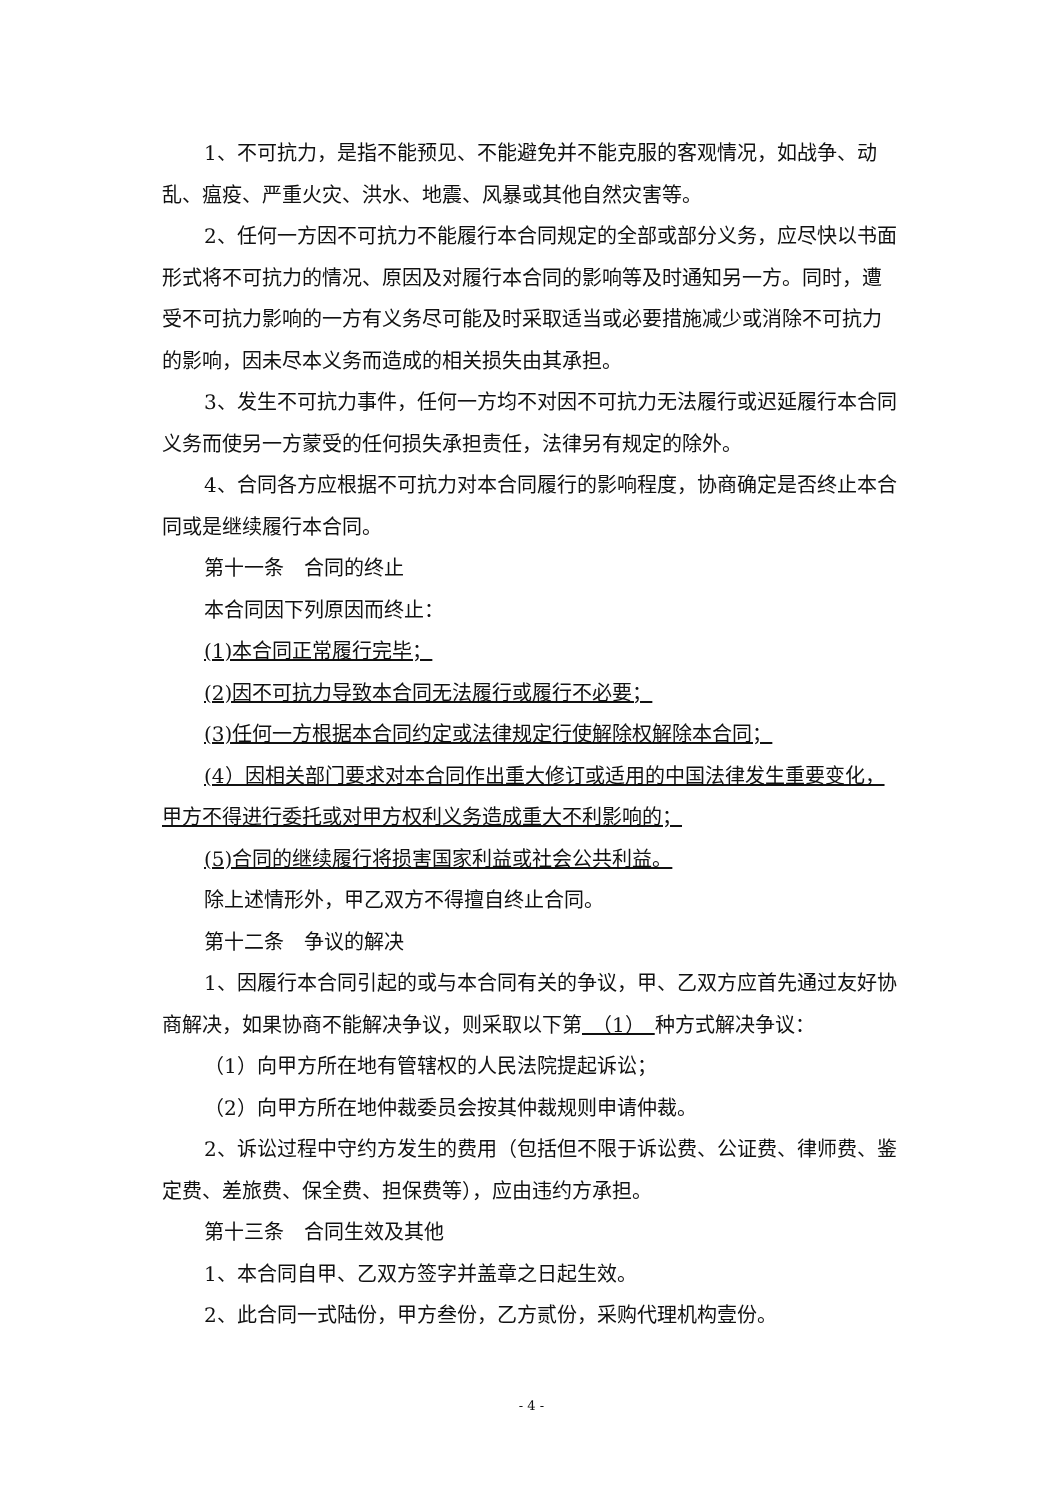1、不可抗力，是指不能预见、不能避免并不能克服的客观情况，如战争、动乱、瘟疫、严重火灾、洪水、地震、风暴或其他自然灾害等。
2、任何一方因不可抗力不能履行本合同规定的全部或部分义务，应尽快以书面形式将不可抗力的情况、原因及对履行本合同的影响等及时通知另一方。同时，遭受不可抗力影响的一方有义务尽可能及时采取适当或必要措施减少或消除不可抗力的影响，因未尽本义务而造成的相关损失由其承担。
3、发生不可抗力事件，任何一方均不对因不可抗力无法履行或迟延履行本合同义务而使另一方蒙受的任何损失承担责任，法律另有规定的除外。
4、合同各方应根据不可抗力对本合同履行的影响程度，协商确定是否终止本合同或是继续履行本合同。
第十一条　合同的终止
本合同因下列原因而终止：
(1)本合同正常履行完毕；
(2)因不可抗力导致本合同无法履行或履行不必要；
(3)任何一方根据本合同约定或法律规定行使解除权解除本合同；
(4）因相关部门要求对本合同作出重大修订或适用的中国法律发生重要变化，甲方不得进行委托或对甲方权利义务造成重大不利影响的；
(5)合同的继续履行将损害国家利益或社会公共利益。
除上述情形外，甲乙双方不得擅自终止合同。
第十二条　争议的解决
1、因履行本合同引起的或与本合同有关的争议，甲、乙双方应首先通过友好协商解决，如果协商不能解决争议，则采取以下第　（1）　种方式解决争议：
（1）向甲方所在地有管辖权的人民法院提起诉讼；
（2）向甲方所在地仲裁委员会按其仲裁规则申请仲裁。
2、诉讼过程中守约方发生的费用（包括但不限于诉讼费、公证费、律师费、鉴定费、差旅费、保全费、担保费等），应由违约方承担。
第十三条　合同生效及其他
1、本合同自甲、乙双方签字并盖章之日起生效。
2、此合同一式陆份，甲方叁份，乙方贰份，采购代理机构壹份。
- 4 -